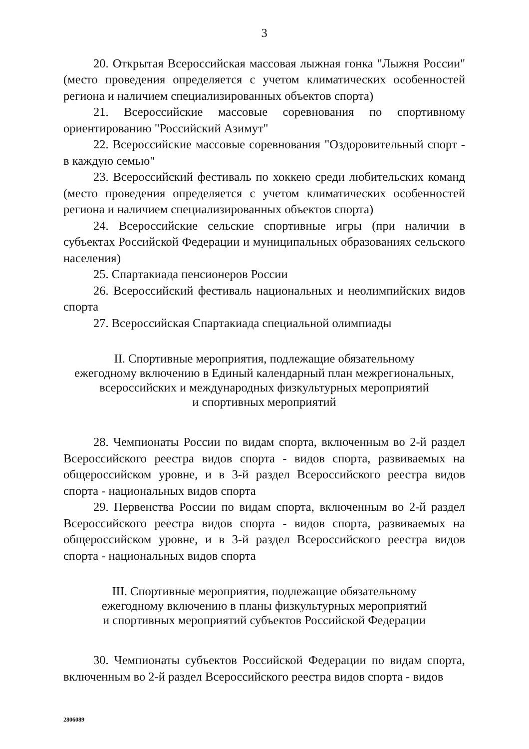3
20. Открытая Всероссийская массовая лыжная гонка "Лыжня России" (место проведения определяется с учетом климатических особенностей региона и наличием специализированных объектов спорта)
21. Всероссийские массовые соревнования по спортивному ориентированию "Российский Азимут"
22. Всероссийские массовые соревнования "Оздоровительный спорт - в каждую семью"
23. Всероссийский фестиваль по хоккею среди любительских команд (место проведения определяется с учетом климатических особенностей региона и наличием специализированных объектов спорта)
24. Всероссийские сельские спортивные игры (при наличии в субъектах Российской Федерации и муниципальных образованиях сельского населения)
25. Спартакиада пенсионеров России
26. Всероссийский фестиваль национальных и неолимпийских видов спорта
27. Всероссийская Спартакиада специальной олимпиады
II. Спортивные мероприятия, подлежащие обязательному
ежегодному включению в Единый календарный план межрегиональных,
всероссийских и международных физкультурных мероприятий
и спортивных мероприятий
28. Чемпионаты России по видам спорта, включенным во 2-й раздел Всероссийского реестра видов спорта - видов спорта, развиваемых на общероссийском уровне, и в 3-й раздел Всероссийского реестра видов спорта - национальных видов спорта
29. Первенства России по видам спорта, включенным во 2-й раздел Всероссийского реестра видов спорта - видов спорта, развиваемых на общероссийском уровне, и в 3-й раздел Всероссийского реестра видов спорта - национальных видов спорта
III. Спортивные мероприятия, подлежащие обязательному
ежегодному включению в планы физкультурных мероприятий
и спортивных мероприятий субъектов Российской Федерации
30. Чемпионаты субъектов Российской Федерации по видам спорта, включенным во 2-й раздел Всероссийского реестра видов спорта - видов
2806089